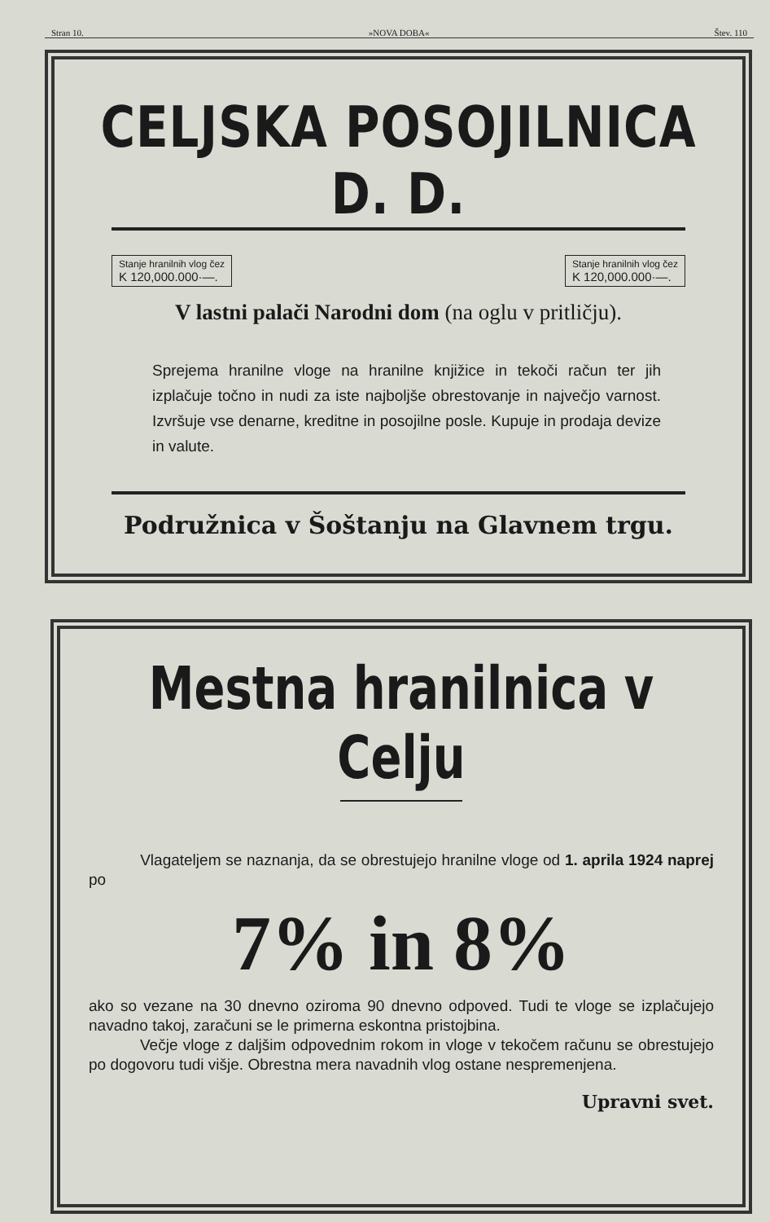Stran 10. »NOVA DOBA« Štev. 110
CELJSKA POSOJILNICA D. D.
Stanje hranilnih vlog čez
K 120,000.000·—.
Stanje hranilnih vlog čez
K 120,000.000·—.
V lastni palači Narodni dom (na oglu v pritličju).
Sprejema hranilne vloge na hranilne knjižice in tekoči račun ter jih izplačuje točno in nudi za iste najboljše obrestovanje in največjo varnost. Izvršuje vse denarne, kreditne in posojilne posle. Kupuje in prodaja devize in valute.
Podružnica v Šoštanju na Glavnem trgu.
Mestna hranilnica v Celju
Vlagateljem se naznanja, da se obrestujejo hranilne vloge od 1. aprila 1924 naprej po
7% in 8%
ako so vezane na 30 dnevno oziroma 90 dnevno odpoved. Tudi te vloge se izplačujejo navadno takoj, zaračuni se le primerna eskontna pristojbina.
Večje vloge z daljšim odpovednim rokom in vloge v tekočem računu se obrestujejo po dogovoru tudi višje. Obrestna mera navadnih vlog ostane nespremenjena.
Upravni svet.